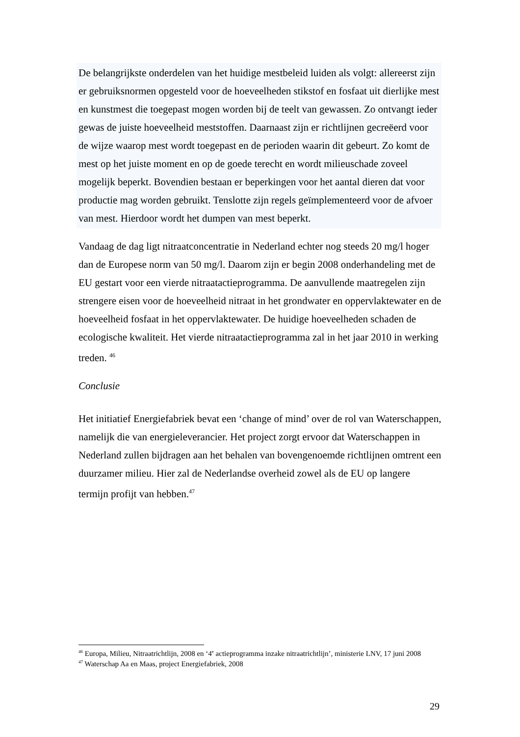De belangrijkste onderdelen van het huidige mestbeleid luiden als volgt: allereerst zijn er gebruiksnormen opgesteld voor de hoeveelheden stikstof en fosfaat uit dierlijke mest en kunstmest die toegepast mogen worden bij de teelt van gewassen. Zo ontvangt ieder gewas de juiste hoeveelheid meststoffen. Daarnaast zijn er richtlijnen gecreëerd voor de wijze waarop mest wordt toegepast en de perioden waarin dit gebeurt. Zo komt de mest op het juiste moment en op de goede terecht en wordt milieuschade zoveel mogelijk beperkt. Bovendien bestaan er beperkingen voor het aantal dieren dat voor productie mag worden gebruikt. Tenslotte zijn regels geïmplementeerd voor de afvoer van mest. Hierdoor wordt het dumpen van mest beperkt.
Vandaag de dag ligt nitraatconcentratie in Nederland echter nog steeds 20 mg/l hoger dan de Europese norm van 50 mg/l. Daarom zijn er begin 2008 onderhandeling met de EU gestart voor een vierde nitraatactieprogramma. De aanvullende maatregelen zijn strengere eisen voor de hoeveelheid nitraat in het grondwater en oppervlaktewater en de hoeveelheid fosfaat in het oppervlaktewater. De huidige hoeveelheden schaden de ecologische kwaliteit. Het vierde nitraatactieprogramma zal in het jaar 2010 in werking treden. <sup>46</sup>
Conclusie
Het initiatief Energiefabriek bevat een ‘change of mind’ over de rol van Waterschappen, namelijk die van energieleverancier. Het project zorgt ervoor dat Waterschappen in Nederland zullen bijdragen aan het behalen van bovengenoemde richtlijnen omtrent een duurzamer milieu. Hier zal de Nederlandse overheid zowel als de EU op langere termijn profijt van hebben.<sup>47</sup>
<sup>46</sup> Europa, Milieu, Nitraatrichtlijn, 2008 en ‘4<sup>e</sup> actieprogramma inzake nitraatrichtlijn’, ministerie LNV, 17 juni 2008
<sup>47</sup> Waterschap Aa en Maas, project Energiefabriek, 2008
29